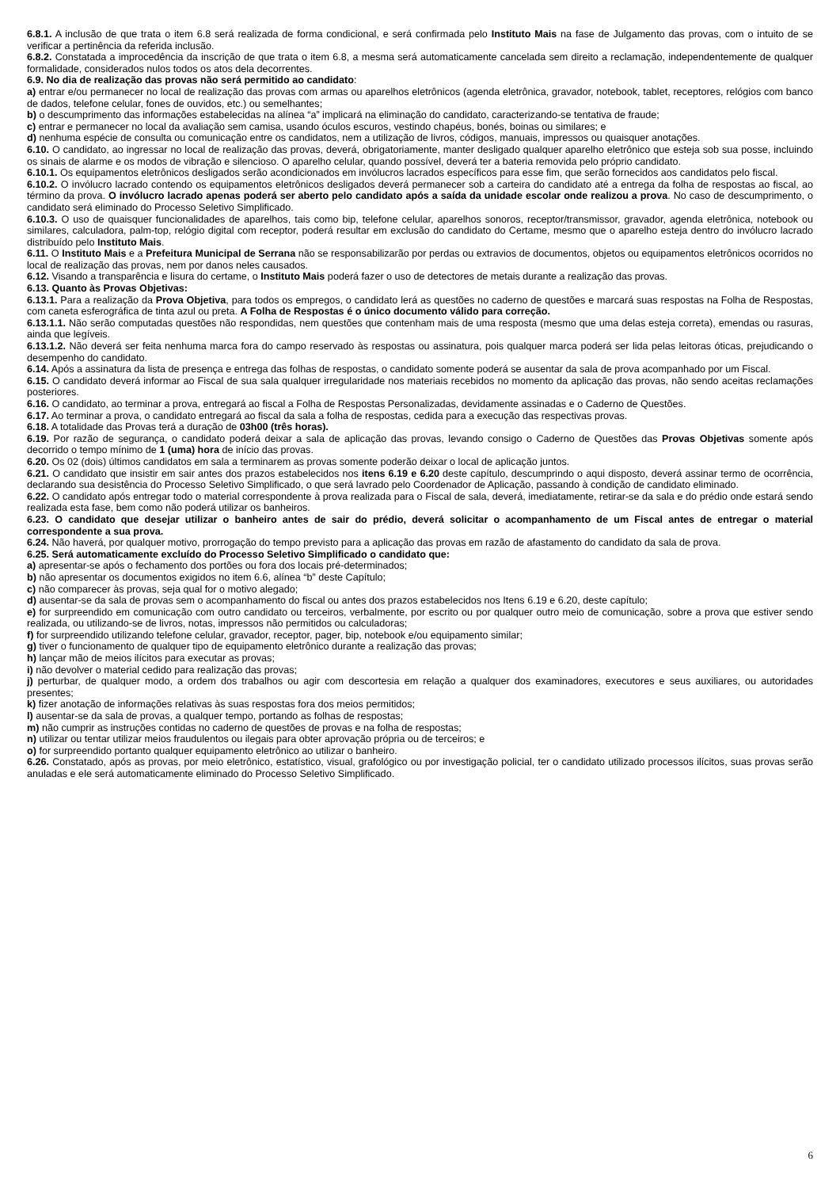6.8.1. A inclusão de que trata o item 6.8 será realizada de forma condicional, e será confirmada pelo Instituto Mais na fase de Julgamento das provas, com o intuito de se verificar a pertinência da referida inclusão.
6.8.2. Constatada a improcedência da inscrição de que trata o item 6.8, a mesma será automaticamente cancelada sem direito a reclamação, independentemente de qualquer formalidade, considerados nulos todos os atos dela decorrentes.
6.9. No dia de realização das provas não será permitido ao candidato:
a) entrar e/ou permanecer no local de realização das provas com armas ou aparelhos eletrônicos (agenda eletrônica, gravador, notebook, tablet, receptores, relógios com banco de dados, telefone celular, fones de ouvidos, etc.) ou semelhantes;
b) o descumprimento das informações estabelecidas na alínea “a” implicará na eliminação do candidato, caracterizando-se tentativa de fraude;
c) entrar e permanecer no local da avaliação sem camisa, usando óculos escuros, vestindo chapéus, bonés, boinas ou similares; e
d) nenhuma espécie de consulta ou comunicação entre os candidatos, nem a utilização de livros, códigos, manuais, impressos ou quaisquer anotações.
6.10. O candidato, ao ingressar no local de realização das provas, deverá, obrigatoriamente, manter desligado qualquer aparelho eletrônico que esteja sob sua posse, incluindo os sinais de alarme e os modos de vibração e silencioso. O aparelho celular, quando possível, deverá ter a bateria removida pelo próprio candidato.
6.10.1. Os equipamentos eletrônicos desligados serão acondicionados em invólucros lacrados específicos para esse fim, que serão fornecidos aos candidatos pelo fiscal.
6.10.2. O invólucro lacrado contendo os equipamentos eletrônicos desligados deverá permanecer sob a carteira do candidato até a entrega da folha de respostas ao fiscal, ao término da prova. O invólucro lacrado apenas poderá ser aberto pelo candidato após a saída da unidade escolar onde realizou a prova. No caso de descumprimento, o candidato será eliminado do Processo Seletivo Simplificado.
6.10.3. O uso de quaisquer funcionalidades de aparelhos, tais como bip, telefone celular, aparelhos sonoros, receptor/transmissor, gravador, agenda eletrônica, notebook ou similares, calculadora, palm-top, relógio digital com receptor, poderá resultar em exclusão do candidato do Certame, mesmo que o aparelho esteja dentro do invólucro lacrado distribuído pelo Instituto Mais.
6.11. O Instituto Mais e a Prefeitura Municipal de Serrana não se responsabilizarão por perdas ou extravios de documentos, objetos ou equipamentos eletrônicos ocorridos no local de realização das provas, nem por danos neles causados.
6.12. Visando a transparência e lisura do certame, o Instituto Mais poderá fazer o uso de detectores de metais durante a realização das provas.
6.13. Quanto às Provas Objetivas:
6.13.1. Para a realização da Prova Objetiva, para todos os empregos, o candidato lerá as questões no caderno de questões e marcará suas respostas na Folha de Respostas, com caneta esferográfica de tinta azul ou preta. A Folha de Respostas é o único documento válido para correção.
6.13.1.1. Não serão computadas questões não respondidas, nem questões que contenham mais de uma resposta (mesmo que uma delas esteja correta), emendas ou rasuras, ainda que legíveis.
6.13.1.2. Não deverá ser feita nenhuma marca fora do campo reservado às respostas ou assinatura, pois qualquer marca poderá ser lida pelas leitoras óticas, prejudicando o desempenho do candidato.
6.14. Após a assinatura da lista de presença e entrega das folhas de respostas, o candidato somente poderá se ausentar da sala de prova acompanhado por um Fiscal.
6.15. O candidato deverá informar ao Fiscal de sua sala qualquer irregularidade nos materiais recebidos no momento da aplicação das provas, não sendo aceitas reclamações posteriores.
6.16. O candidato, ao terminar a prova, entregará ao fiscal a Folha de Respostas Personalizadas, devidamente assinadas e o Caderno de Questões.
6.17. Ao terminar a prova, o candidato entregará ao fiscal da sala a folha de respostas, cedida para a execução das respectivas provas.
6.18. A totalidade das Provas terá a duração de 03h00 (três horas).
6.19. Por razão de segurança, o candidato poderá deixar a sala de aplicação das provas, levando consigo o Caderno de Questões das Provas Objetivas somente após decorrido o tempo mínimo de 1 (uma) hora de início das provas.
6.20. Os 02 (dois) últimos candidatos em sala a terminarem as provas somente poderão deixar o local de aplicação juntos.
6.21. O candidato que insistir em sair antes dos prazos estabelecidos nos itens 6.19 e 6.20 deste capítulo, descumprindo o aqui disposto, deverá assinar termo de ocorrência, declarando sua desistência do Processo Seletivo Simplificado, o que será lavrado pelo Coordenador de Aplicação, passando à condição de candidato eliminado.
6.22. O candidato após entregar todo o material correspondente à prova realizada para o Fiscal de sala, deverá, imediatamente, retirar-se da sala e do prédio onde estará sendo realizada esta fase, bem como não poderá utilizar os banheiros.
6.23. O candidato que desejar utilizar o banheiro antes de sair do prédio, deverá solicitar o acompanhamento de um Fiscal antes de entregar o material correspondente a sua prova.
6.24. Não haverá, por qualquer motivo, prorrogação do tempo previsto para a aplicação das provas em razão de afastamento do candidato da sala de prova.
6.25. Será automaticamente excluído do Processo Seletivo Simplificado o candidato que:
a) apresentar-se após o fechamento dos portões ou fora dos locais pré-determinados;
b) não apresentar os documentos exigidos no item 6.6, alínea “b” deste Capítulo;
c) não comparecer às provas, seja qual for o motivo alegado;
d) ausentar-se da sala de provas sem o acompanhamento do fiscal ou antes dos prazos estabelecidos nos Itens 6.19 e 6.20, deste capítulo;
e) for surpreendido em comunicação com outro candidato ou terceiros, verbalmente, por escrito ou por qualquer outro meio de comunicação, sobre a prova que estiver sendo realizada, ou utilizando-se de livros, notas, impressos não permitidos ou calculadoras;
f) for surpreendido utilizando telefone celular, gravador, receptor, pager, bip, notebook e/ou equipamento similar;
g) tiver o funcionamento de qualquer tipo de equipamento eletrônico durante a realização das provas;
h) lançar mão de meios ilícitos para executar as provas;
i) não devolver o material cedido para realização das provas;
j) perturbar, de qualquer modo, a ordem dos trabalhos ou agir com descortesia em relação a qualquer dos examinadores, executores e seus auxiliares, ou autoridades presentes;
k) fizer anotação de informações relativas às suas respostas fora dos meios permitidos;
l) ausentar-se da sala de provas, a qualquer tempo, portando as folhas de respostas;
m) não cumprir as instruções contidas no caderno de questões de provas e na folha de respostas;
n) utilizar ou tentar utilizar meios fraudulentos ou ilegais para obter aprovação própria ou de terceiros; e
o) for surpreendido portanto qualquer equipamento eletrônico ao utilizar o banheiro.
6.26. Constatado, após as provas, por meio eletrônico, estatístico, visual, grafológico ou por investigação policial, ter o candidato utilizado processos ilícitos, suas provas serão anuladas e ele será automaticamente eliminado do Processo Seletivo Simplificado.
6